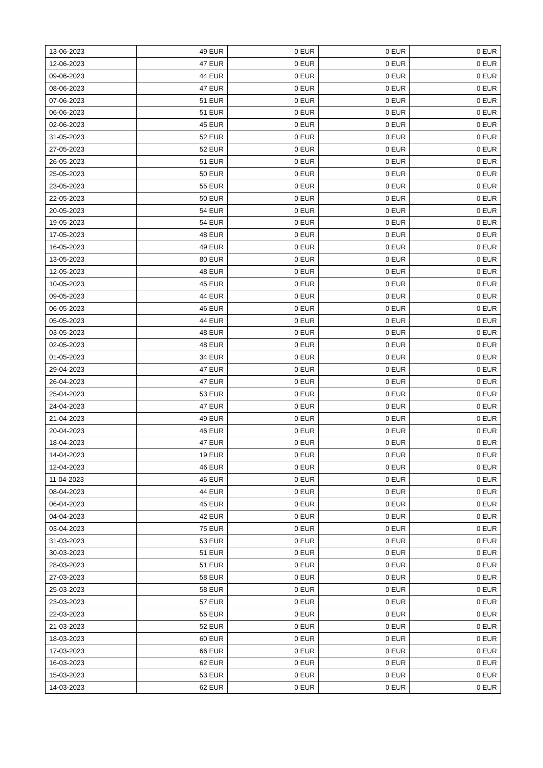| 13-06-2023 | 49 EUR | 0 EUR | 0 EUR | 0 EUR |
| 12-06-2023 | 47 EUR | 0 EUR | 0 EUR | 0 EUR |
| 09-06-2023 | 44 EUR | 0 EUR | 0 EUR | 0 EUR |
| 08-06-2023 | 47 EUR | 0 EUR | 0 EUR | 0 EUR |
| 07-06-2023 | 51 EUR | 0 EUR | 0 EUR | 0 EUR |
| 06-06-2023 | 51 EUR | 0 EUR | 0 EUR | 0 EUR |
| 02-06-2023 | 45 EUR | 0 EUR | 0 EUR | 0 EUR |
| 31-05-2023 | 52 EUR | 0 EUR | 0 EUR | 0 EUR |
| 27-05-2023 | 52 EUR | 0 EUR | 0 EUR | 0 EUR |
| 26-05-2023 | 51 EUR | 0 EUR | 0 EUR | 0 EUR |
| 25-05-2023 | 50 EUR | 0 EUR | 0 EUR | 0 EUR |
| 23-05-2023 | 55 EUR | 0 EUR | 0 EUR | 0 EUR |
| 22-05-2023 | 50 EUR | 0 EUR | 0 EUR | 0 EUR |
| 20-05-2023 | 54 EUR | 0 EUR | 0 EUR | 0 EUR |
| 19-05-2023 | 54 EUR | 0 EUR | 0 EUR | 0 EUR |
| 17-05-2023 | 48 EUR | 0 EUR | 0 EUR | 0 EUR |
| 16-05-2023 | 49 EUR | 0 EUR | 0 EUR | 0 EUR |
| 13-05-2023 | 80 EUR | 0 EUR | 0 EUR | 0 EUR |
| 12-05-2023 | 48 EUR | 0 EUR | 0 EUR | 0 EUR |
| 10-05-2023 | 45 EUR | 0 EUR | 0 EUR | 0 EUR |
| 09-05-2023 | 44 EUR | 0 EUR | 0 EUR | 0 EUR |
| 06-05-2023 | 46 EUR | 0 EUR | 0 EUR | 0 EUR |
| 05-05-2023 | 44 EUR | 0 EUR | 0 EUR | 0 EUR |
| 03-05-2023 | 48 EUR | 0 EUR | 0 EUR | 0 EUR |
| 02-05-2023 | 48 EUR | 0 EUR | 0 EUR | 0 EUR |
| 01-05-2023 | 34 EUR | 0 EUR | 0 EUR | 0 EUR |
| 29-04-2023 | 47 EUR | 0 EUR | 0 EUR | 0 EUR |
| 26-04-2023 | 47 EUR | 0 EUR | 0 EUR | 0 EUR |
| 25-04-2023 | 53 EUR | 0 EUR | 0 EUR | 0 EUR |
| 24-04-2023 | 47 EUR | 0 EUR | 0 EUR | 0 EUR |
| 21-04-2023 | 49 EUR | 0 EUR | 0 EUR | 0 EUR |
| 20-04-2023 | 46 EUR | 0 EUR | 0 EUR | 0 EUR |
| 18-04-2023 | 47 EUR | 0 EUR | 0 EUR | 0 EUR |
| 14-04-2023 | 19 EUR | 0 EUR | 0 EUR | 0 EUR |
| 12-04-2023 | 46 EUR | 0 EUR | 0 EUR | 0 EUR |
| 11-04-2023 | 46 EUR | 0 EUR | 0 EUR | 0 EUR |
| 08-04-2023 | 44 EUR | 0 EUR | 0 EUR | 0 EUR |
| 06-04-2023 | 45 EUR | 0 EUR | 0 EUR | 0 EUR |
| 04-04-2023 | 42 EUR | 0 EUR | 0 EUR | 0 EUR |
| 03-04-2023 | 75 EUR | 0 EUR | 0 EUR | 0 EUR |
| 31-03-2023 | 53 EUR | 0 EUR | 0 EUR | 0 EUR |
| 30-03-2023 | 51 EUR | 0 EUR | 0 EUR | 0 EUR |
| 28-03-2023 | 51 EUR | 0 EUR | 0 EUR | 0 EUR |
| 27-03-2023 | 58 EUR | 0 EUR | 0 EUR | 0 EUR |
| 25-03-2023 | 58 EUR | 0 EUR | 0 EUR | 0 EUR |
| 23-03-2023 | 57 EUR | 0 EUR | 0 EUR | 0 EUR |
| 22-03-2023 | 55 EUR | 0 EUR | 0 EUR | 0 EUR |
| 21-03-2023 | 52 EUR | 0 EUR | 0 EUR | 0 EUR |
| 18-03-2023 | 60 EUR | 0 EUR | 0 EUR | 0 EUR |
| 17-03-2023 | 66 EUR | 0 EUR | 0 EUR | 0 EUR |
| 16-03-2023 | 62 EUR | 0 EUR | 0 EUR | 0 EUR |
| 15-03-2023 | 53 EUR | 0 EUR | 0 EUR | 0 EUR |
| 14-03-2023 | 62 EUR | 0 EUR | 0 EUR | 0 EUR |